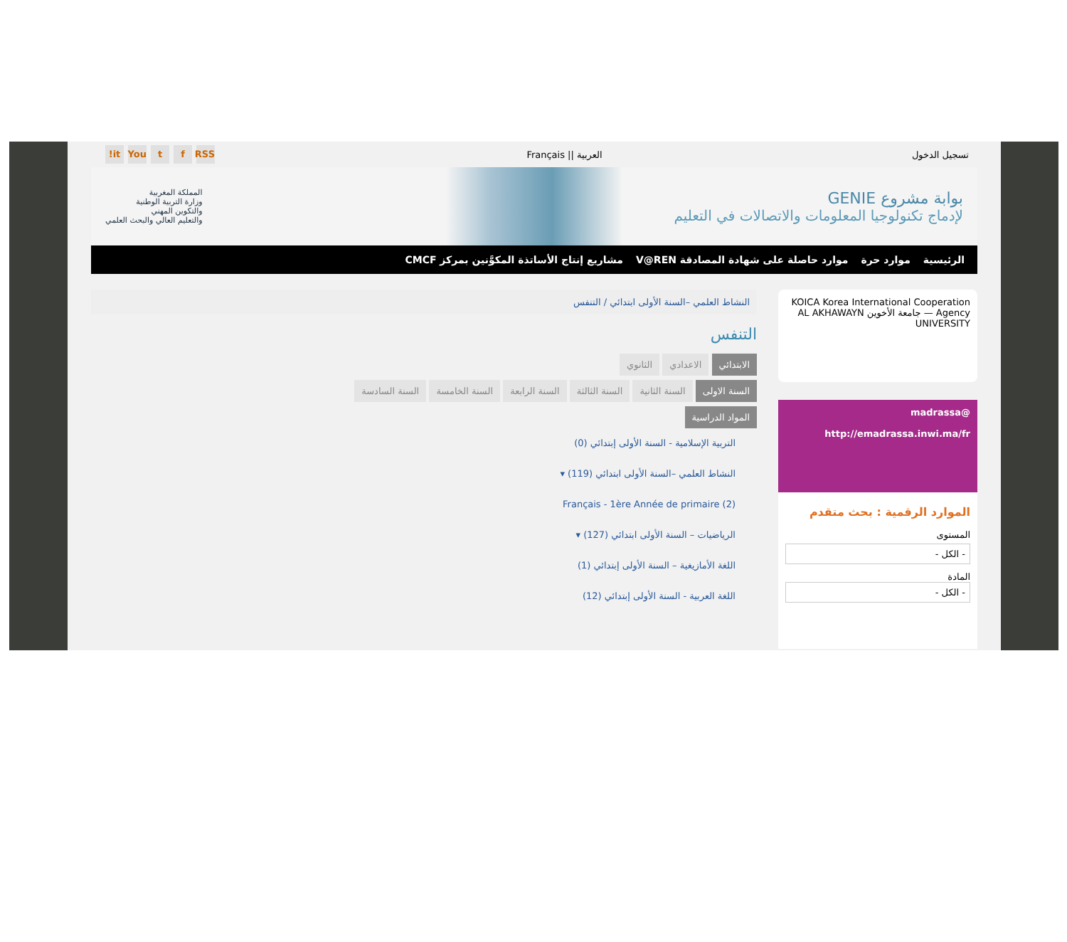تسجيل الدخول العربية || Français RSS f t You it!
بوابة مشروع GENIE
لإدماج تكنولوجيا المعلومات والاتصالات في التعليم
المملكة المغربية
وزارة التربية الوطنية
والتكوين المهني
والتعليم العالي والبحث العلمي
الرئيسية موارد حرة موارد حاصلة على شهادة المصادقة V@REN مشاريع إنتاج الأساتذة المكوَّنين بمركز CMCF
KOICA Korea International Cooperation Agency — جامعة الأخوين AL AKHAWAYN UNIVERSITY
@madrassa
http://emadrassa.inwi.ma/fr
الموارد الرقمية : بحث متقدم
المستوى
- الكل -
المادة
- الكل -
النشاط العلمي –السنة الأولى ابتدائي / التنفس
التنفس
الابتدائي الاعدادي الثانوي
السنة الاولى السنة الثانية السنة الثالثة السنة الرابعة السنة الخامسة السنة السادسة
المواد الدراسية
التربية الإسلامية - السنة الأولى إبتدائي (0)
النشاط العلمي –السنة الأولى ابتدائي (119) ▾
Français - 1ère Année de primaire (2)
الرياضيات – السنة الأولى ابتدائي (127) ▾
اللغة الأمازيغية – السنة الأولى إبتدائي (1)
اللغة العربية - السنة الأولى إبتدائي (12)